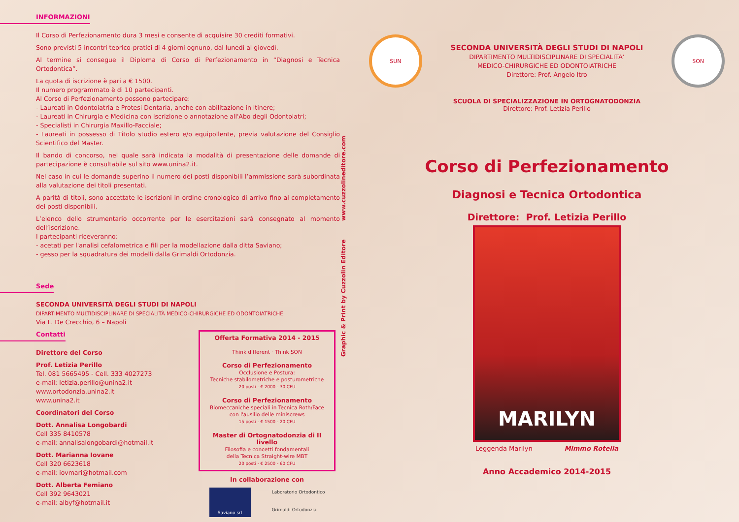INFORMAZIONI
Il Corso di Perfezionamento dura 3 mesi e consente di acquisire 30 crediti formativi.
Sono previsti 5 incontri teorico-pratici di 4 giorni ognuno, dal lunedì al giovedì.
Al termine si consegue il Diploma di Corso di Perfezionamento in “Diagnosi e Tecnica Ortodontica”.
La quota di iscrizione è pari a € 1500.
Il numero programmato è di 10 partecipanti.
Al Corso di Perfezionamento possono partecipare:
- Laureati in Odontoiatria e Protesi Dentaria, anche con abilitazione in itinere;
- Laureati in Chirurgia e Medicina con iscrizione o annotazione all'Abo degli Odontoiatri;
- Specialisti in Chirurgia Maxillo-Facciale;
- Laureati in possesso di Titolo studio estero e/o equipollente, previa valutazione del Consiglio Scientifico del Master.
Il bando di concorso, nel quale sarà indicata la modalità di presentazione delle domande di partecipazione è consultabile sul sito www.unina2.it.
Nel caso in cui le domande superino il numero dei posti disponibili l’ammissione sarà subordinata alla valutazione dei titoli presentati.
A parità di titoli, sono accettate le iscrizioni in ordine cronologico di arrivo fino al completamento dei posti disponibili.
L’elenco dello strumentario occorrente per le esercitazioni sarà consegnato al momento dell’iscrizione.
I partecipanti riceveranno:
- acetati per l'analisi cefalometrica e fili per la modellazione dalla ditta Saviano;
- gesso per la squadratura dei modelli dalla Grimaldi Ortodonzia.
Sede
SECONDA UNIVERSITÀ DEGLI STUDI DI NAPOLI
DIPARTIMENTO MULTIDISCIPLINARE DI SPECIALITÀ MEDICO-CHIRURGICHE ED ODONTOIATRICHE
Via L. De Crecchio, 6 – Napoli
Contatti
Direttore del Corso
Prof. Letizia Perillo
Tel. 081 5665495 - Cell. 333 4027273
e-mail: letizia.perillo@unina2.it
www.ortodonzia.unina2.it
www.unina2.it
Coordinatori del Corso
Dott. Annalisa Longobardi
Cell 335 8410578
e-mail: annalisalongobardi@hotmail.it
Dott. Marianna Iovane
Cell 320 6623618
e-mail: iovmari@hotmail.com
Dott. Alberta Femiano
Cell 392 9643021
e-mail: albyf@hotmail.it
Offerta Formativa 2014 - 2015
Think different · Think SON
Corso di Perfezionamento
Occlusione e Postura:
Tecniche stabilometriche e posturometriche
20 posti - € 2000 - 30 CFU
Corso di Perfezionamento
Biomeccaniche speciali in Tecnica Roth/Face
con l'ausilio delle miniscrews
15 posti - € 1500 - 20 CFU
Master di Ortognatodonzia di II livello
Filosofia e concetti fondamentali
della Tecnica Straight-wire MBT
20 posti - € 2500 - 60 CFU
In collaborazione con
Saviano srl
Laboratorio Ortodontico
Grimaldi Ortodonzia
Graphic & Print by Cuzzolin Editore www.cuzzolineditore.com
SUN
SECONDA UNIVERSITÀ DEGLI STUDI DI NAPOLI
DIPARTIMENTO MULTIDISCIPLINARE DI SPECIALITA’
MEDICO-CHIRURGICHE ED ODONTOIATRICHE
Direttore: Prof. Angelo Itro
SON
SCUOLA DI SPECIALIZZAZIONE IN ORTOGNATODONZIA
Direttore: Prof. Letizia Perillo
Corso di Perfezionamento
Diagnosi e Tecnica Ortodontica
Direttore: Prof. Letizia Perillo
MARILYN
Leggenda Marilyn Mimmo Rotella
Anno Accademico 2014-2015